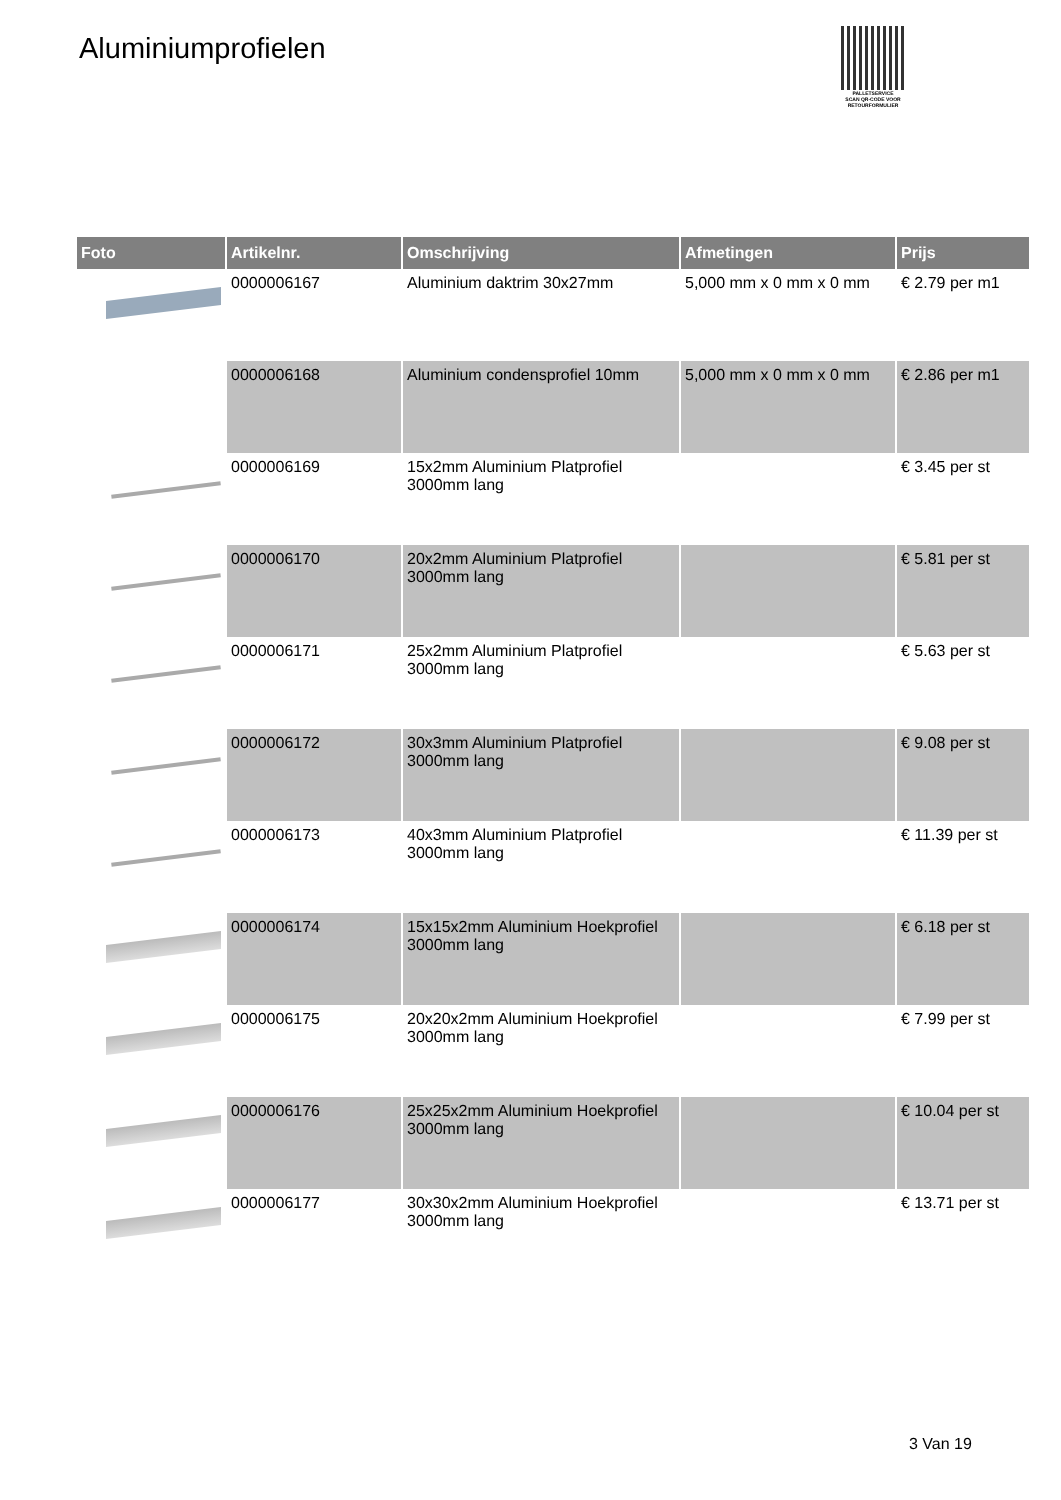Aluminiumprofielen
PALLETSERVICE
SCAN QR-CODE VOOR
RETOURFORMULIER
| Foto | Artikelnr. | Omschrijving | Afmetingen | Prijs |
| --- | --- | --- | --- | --- |
| | 0000006167 | Aluminium daktrim 30x27mm | 5,000 mm x 0 mm x 0 mm | € 2.79 per m1 |
| | 0000006168 | Aluminium condensprofiel 10mm | 5,000 mm x 0 mm x 0 mm | € 2.86 per m1 |
| | 0000006169 | 15x2mm Aluminium Platprofiel 3000mm lang | | € 3.45 per st |
| | 0000006170 | 20x2mm Aluminium Platprofiel 3000mm lang | | € 5.81 per st |
| | 0000006171 | 25x2mm Aluminium Platprofiel 3000mm lang | | € 5.63 per st |
| | 0000006172 | 30x3mm Aluminium Platprofiel 3000mm lang | | € 9.08 per st |
| | 0000006173 | 40x3mm Aluminium Platprofiel 3000mm lang | | € 11.39 per st |
| | 0000006174 | 15x15x2mm Aluminium Hoekprofiel 3000mm lang | | € 6.18 per st |
| | 0000006175 | 20x20x2mm Aluminium Hoekprofiel 3000mm lang | | € 7.99 per st |
| | 0000006176 | 25x25x2mm Aluminium Hoekprofiel 3000mm lang | | € 10.04 per st |
| | 0000006177 | 30x30x2mm Aluminium Hoekprofiel 3000mm lang | | € 13.71 per st |
3 Van 19